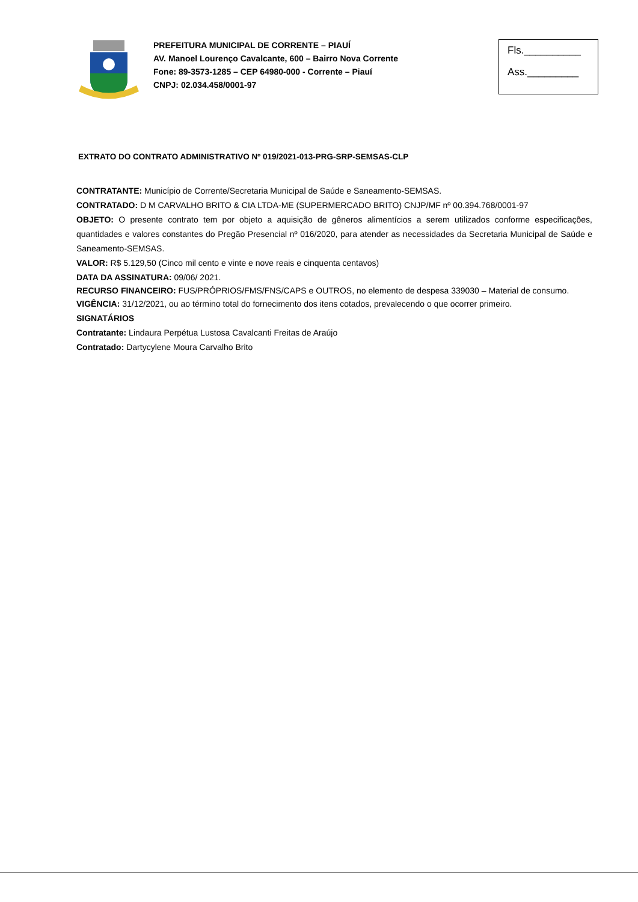PREFEITURA MUNICIPAL DE CORRENTE – PIAUÍ
AV. Manoel Lourenço Cavalcante, 600 – Bairro Nova Corrente
Fone: 89-3573-1285 – CEP 64980-000 - Corrente – Piauí
CNPJ: 02.034.458/0001-97
Fls.__________
Ass._________
EXTRATO DO CONTRATO ADMINISTRATIVO Nº 019/2021-013-PRG-SRP-SEMSAS-CLP
CONTRATANTE: Município de Corrente/Secretaria Municipal de Saúde e Saneamento-SEMSAS.
CONTRATADO: D M CARVALHO BRITO & CIA LTDA-ME (SUPERMERCADO BRITO) CNJP/MF nº 00.394.768/0001-97
OBJETO: O presente contrato tem por objeto a aquisição de gêneros alimentícios a serem utilizados conforme especificações, quantidades e valores constantes do Pregão Presencial nº 016/2020, para atender as necessidades da Secretaria Municipal de Saúde e Saneamento-SEMSAS.
VALOR: R$ 5.129,50 (Cinco mil cento e vinte e nove reais e cinquenta centavos)
DATA DA ASSINATURA: 09/06/ 2021.
RECURSO FINANCEIRO: FUS/PRÓPRIOS/FMS/FNS/CAPS e OUTROS, no elemento de despesa 339030 – Material de consumo.
VIGÊNCIA: 31/12/2021, ou ao término total do fornecimento dos itens cotados, prevalecendo o que ocorrer primeiro.
SIGNATÁRIOS
Contratante: Lindaura Perpétua Lustosa Cavalcanti Freitas de Araújo
Contratado: Dartycylene Moura Carvalho Brito